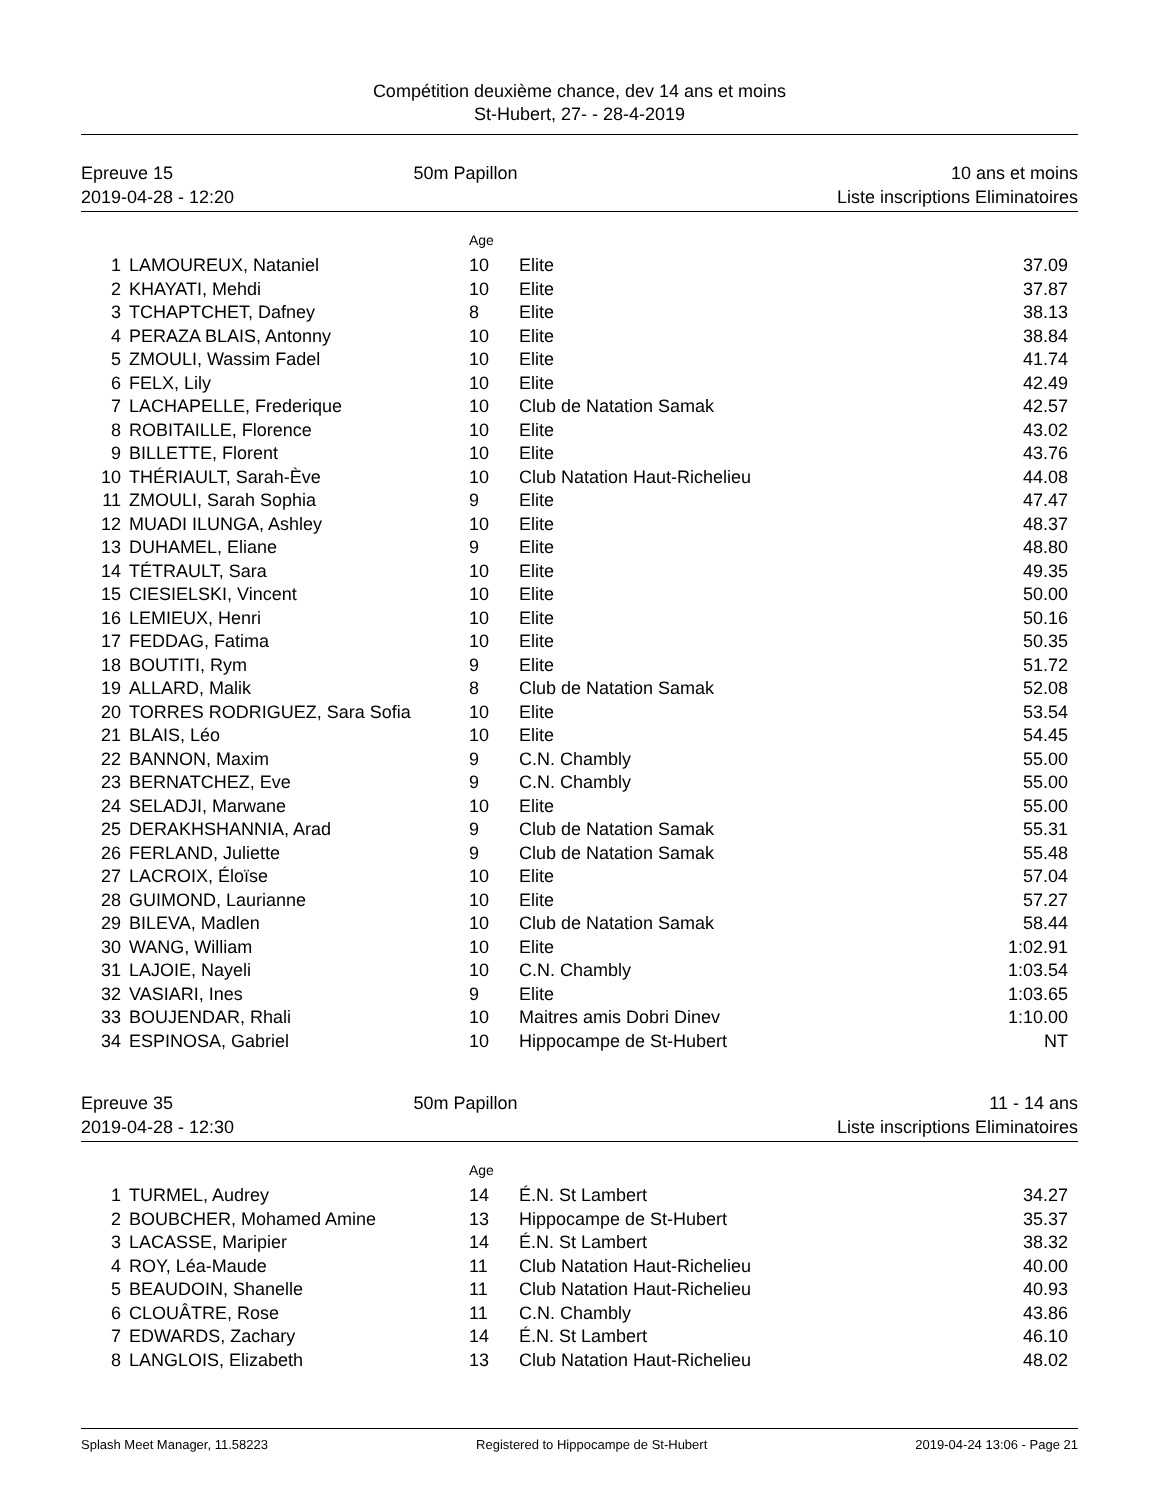Compétition deuxième chance, dev 14 ans et moins
St-Hubert, 27- - 28-4-2019
Epreuve 15
2019-04-28 - 12:20
50m Papillon 10 ans et moins
Liste inscriptions Eliminatoires
| | | Age | | |
| --- | --- | --- | --- | --- |
| 1 | LAMOUREUX, Nataniel | 10 | Elite | 37.09 |
| 2 | KHAYATI, Mehdi | 10 | Elite | 37.87 |
| 3 | TCHAPTCHET, Dafney | 8 | Elite | 38.13 |
| 4 | PERAZA BLAIS, Antonny | 10 | Elite | 38.84 |
| 5 | ZMOULI, Wassim Fadel | 10 | Elite | 41.74 |
| 6 | FELX, Lily | 10 | Elite | 42.49 |
| 7 | LACHAPELLE, Frederique | 10 | Club de Natation Samak | 42.57 |
| 8 | ROBITAILLE, Florence | 10 | Elite | 43.02 |
| 9 | BILLETTE, Florent | 10 | Elite | 43.76 |
| 10 | THÉRIAULT, Sarah-Ève | 10 | Club Natation Haut-Richelieu | 44.08 |
| 11 | ZMOULI, Sarah Sophia | 9 | Elite | 47.47 |
| 12 | MUADI ILUNGA, Ashley | 10 | Elite | 48.37 |
| 13 | DUHAMEL, Eliane | 9 | Elite | 48.80 |
| 14 | TÉTRAULT, Sara | 10 | Elite | 49.35 |
| 15 | CIESIELSKI, Vincent | 10 | Elite | 50.00 |
| 16 | LEMIEUX, Henri | 10 | Elite | 50.16 |
| 17 | FEDDAG, Fatima | 10 | Elite | 50.35 |
| 18 | BOUTITI, Rym | 9 | Elite | 51.72 |
| 19 | ALLARD, Malik | 8 | Club de Natation Samak | 52.08 |
| 20 | TORRES RODRIGUEZ, Sara Sofia | 10 | Elite | 53.54 |
| 21 | BLAIS, Léo | 10 | Elite | 54.45 |
| 22 | BANNON, Maxim | 9 | C.N. Chambly | 55.00 |
| 23 | BERNATCHEZ, Eve | 9 | C.N. Chambly | 55.00 |
| 24 | SELADJI, Marwane | 10 | Elite | 55.00 |
| 25 | DERAKHSHANNIA, Arad | 9 | Club de Natation Samak | 55.31 |
| 26 | FERLAND, Juliette | 9 | Club de Natation Samak | 55.48 |
| 27 | LACROIX, Éloïse | 10 | Elite | 57.04 |
| 28 | GUIMOND, Laurianne | 10 | Elite | 57.27 |
| 29 | BILEVA, Madlen | 10 | Club de Natation Samak | 58.44 |
| 30 | WANG, William | 10 | Elite | 1:02.91 |
| 31 | LAJOIE, Nayeli | 10 | C.N. Chambly | 1:03.54 |
| 32 | VASIARI, Ines | 9 | Elite | 1:03.65 |
| 33 | BOUJENDAR, Rhali | 10 | Maitres amis Dobri Dinev | 1:10.00 |
| 34 | ESPINOSA, Gabriel | 10 | Hippocampe de St-Hubert | NT |
Epreuve 35
2019-04-28 - 12:30
50m Papillon 11 - 14 ans
Liste inscriptions Eliminatoires
| | | Age | | |
| --- | --- | --- | --- | --- |
| 1 | TURMEL, Audrey | 14 | É.N. St Lambert | 34.27 |
| 2 | BOUBCHER, Mohamed Amine | 13 | Hippocampe de St-Hubert | 35.37 |
| 3 | LACASSE, Maripier | 14 | É.N. St Lambert | 38.32 |
| 4 | ROY, Léa-Maude | 11 | Club Natation Haut-Richelieu | 40.00 |
| 5 | BEAUDOIN, Shanelle | 11 | Club Natation Haut-Richelieu | 40.93 |
| 6 | CLOUÂTRE, Rose | 11 | C.N. Chambly | 43.86 |
| 7 | EDWARDS, Zachary | 14 | É.N. St Lambert | 46.10 |
| 8 | LANGLOIS, Elizabeth | 13 | Club Natation Haut-Richelieu | 48.02 |
Splash Meet Manager, 11.58223 Registered to Hippocampe de St-Hubert 2019-04-24 13:06 - Page 21